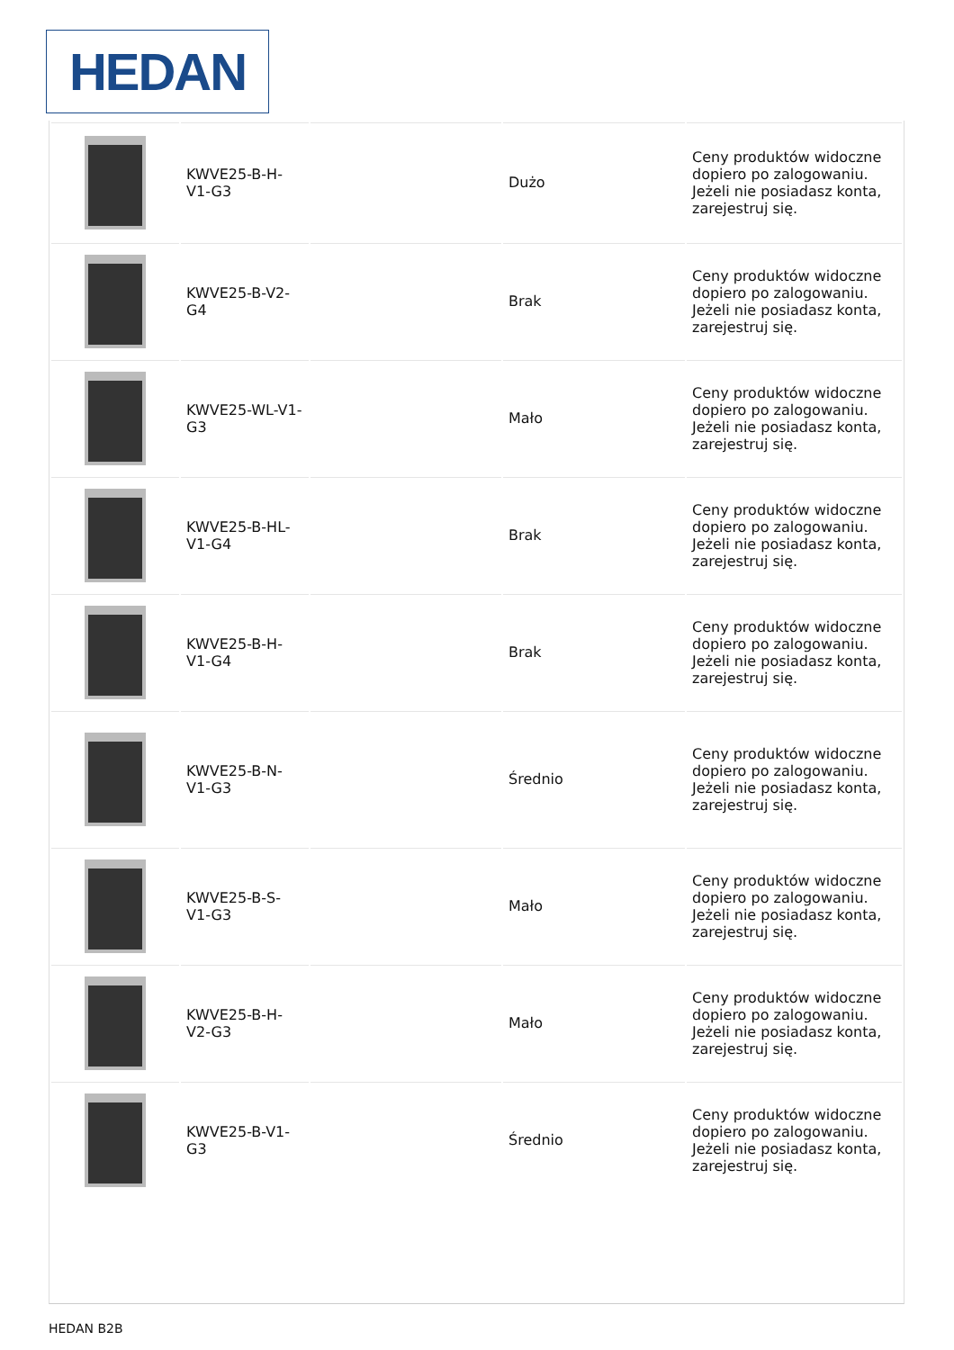HEDAN
| | KWVE25-B-H-V1-G3 | | Dużo | Ceny produktów widoczne dopiero po zalogowaniu. Jeżeli nie posiadasz konta, zarejestruj się. |
| | KWVE25-B-V2-G4 | | Brak | Ceny produktów widoczne dopiero po zalogowaniu. Jeżeli nie posiadasz konta, zarejestruj się. |
| | KWVE25-WL-V1-G3 | | Mało | Ceny produktów widoczne dopiero po zalogowaniu. Jeżeli nie posiadasz konta, zarejestruj się. |
| | KWVE25-B-HL-V1-G4 | | Brak | Ceny produktów widoczne dopiero po zalogowaniu. Jeżeli nie posiadasz konta, zarejestruj się. |
| | KWVE25-B-H-V1-G4 | | Brak | Ceny produktów widoczne dopiero po zalogowaniu. Jeżeli nie posiadasz konta, zarejestruj się. |
| | KWVE25-B-N-V1-G3 | | Średnio | Ceny produktów widoczne dopiero po zalogowaniu. Jeżeli nie posiadasz konta, zarejestruj się. |
| | KWVE25-B-S-V1-G3 | | Mało | Ceny produktów widoczne dopiero po zalogowaniu. Jeżeli nie posiadasz konta, zarejestruj się. |
| | KWVE25-B-H-V2-G3 | | Mało | Ceny produktów widoczne dopiero po zalogowaniu. Jeżeli nie posiadasz konta, zarejestruj się. |
| | KWVE25-B-V1-G3 | | Średnio | Ceny produktów widoczne dopiero po zalogowaniu. Jeżeli nie posiadasz konta, zarejestruj się. |
HEDAN B2B